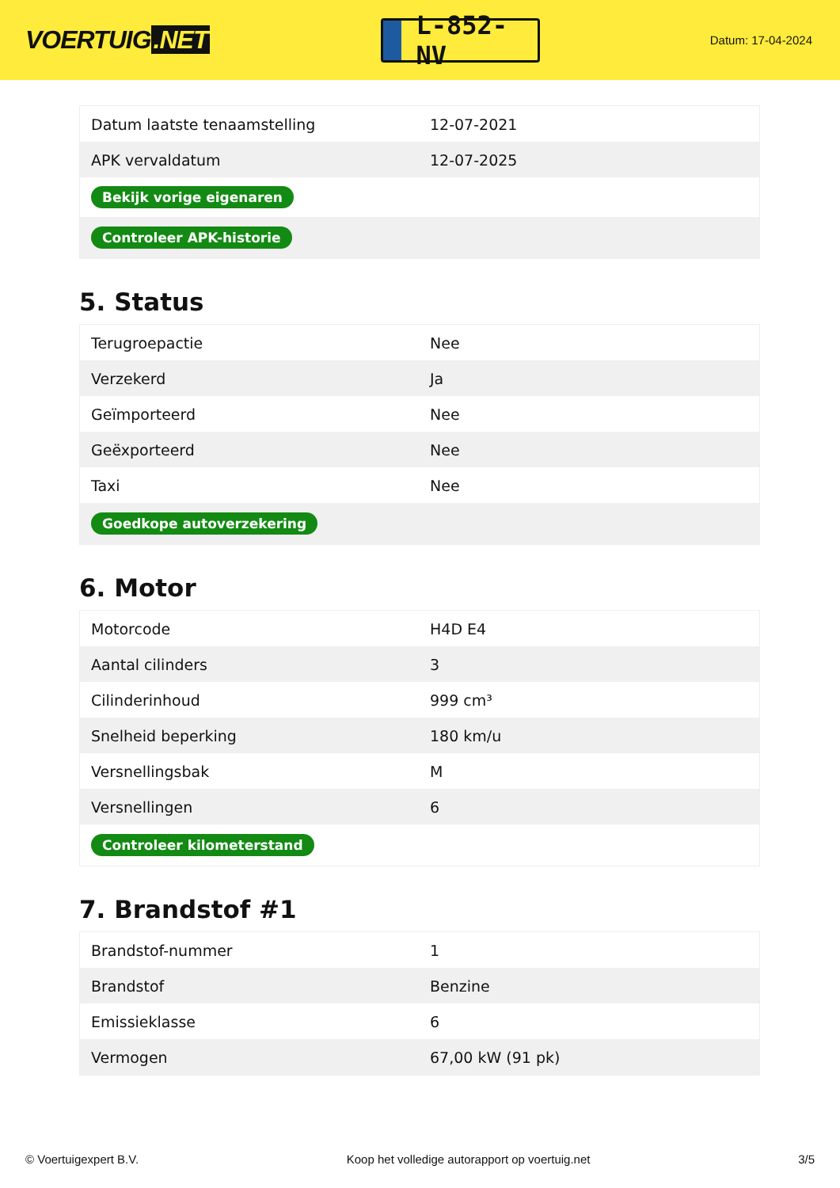VOERTUIG.NET
L-852-NV
Datum: 17-04-2024
| Datum laatste tenaamstelling | 12-07-2021 |
| APK vervaldatum | 12-07-2025 |
| Bekijk vorige eigenaren | |
| Controleer APK-historie | |
5. Status
| Terugroepactie | Nee |
| Verzekerd | Ja |
| Geïmporteerd | Nee |
| Geëxporteerd | Nee |
| Taxi | Nee |
| Goedkope autoverzekering | |
6. Motor
| Motorcode | H4D E4 |
| Aantal cilinders | 3 |
| Cilinderinhoud | 999 cm³ |
| Snelheid beperking | 180 km/u |
| Versnellingsbak | M |
| Versnellingen | 6 |
| Controleer kilometerstand | |
7. Brandstof #1
| Brandstof-nummer | 1 |
| Brandstof | Benzine |
| Emissieklasse | 6 |
| Vermogen | 67,00 kW (91 pk) |
© Voertuigexpert B.V. Koop het volledige autorapport op voertuig.net 3/5